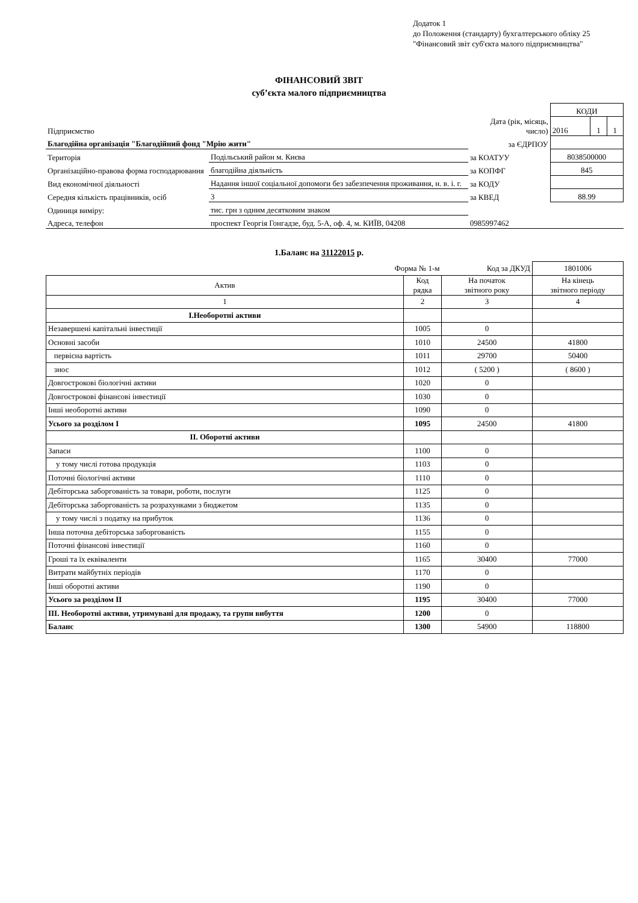Додаток 1
до Положення (стандарту) бухгалтерського обліку 25
"Фінансовий звіт суб'єкта малого підприємництва"
ФІНАНСОВИЙ ЗВІТ
суб’єкта малого підприємництва
| | | | | КОДИ | | |
| Підприємство | | | Дата (рік, місяць, число) | 2016 | 1 | 1 |
| Благодійна організація "Благодійний фонд "Мрію жити" | | | за ЄДРПОУ | | | |
| Територія | Подільський район м. Києва | | за КОАТУУ | 8038500000 | | |
| Організаційно-правова форма господарювання | | благодійна діяльність | за КОПФГ | 845 | | |
| Вид економічної діяльності | | Надання іншої соціальної допомоги без забезпечення проживання, н. в. і. г. | за КОДУ | | | |
| Середня кількість працівників, осіб | | 3 | за КВЕД | 88.99 | | |
| Одиниця виміру: | тис. грн з одним десятковим знаком | | | | | |
| Адреса, телефон | проспект Георгія Гонгадзе, буд. 5-А, оф. 4, м. КИЇВ, 04208 | | 0985997462 | | | |
1.Баланс на 31122015 р.
| Форма № 1-м | | Код за ДКУД | 1801006 |
| Актив | Код рядка | На початок звітного року | На кінець звітного періоду |
| 1 | 2 | 3 | 4 |
| I.Необоротні активи | | | |
| Незавершені капітальні інвестиції | 1005 | 0 | |
| Основні засоби | 1010 | 24500 | 41800 |
| первісна вартість | 1011 | 29700 | 50400 |
| знос | 1012 | ( 5200 ) | ( 8600 ) |
| Довгострокові біологічні активи | 1020 | 0 | |
| Довгострокові фінансові інвестиції | 1030 | 0 | |
| Інші необоротні активи | 1090 | 0 | |
| Усього за розділом I | 1095 | 24500 | 41800 |
| II. Оборотні активи | | | |
| Запаси | 1100 | 0 | |
| у тому числі готова продукція | 1103 | 0 | |
| Поточні біологічні активи | 1110 | 0 | |
| Дебіторська заборгованість за товари, роботи, послуги | 1125 | 0 | |
| Дебіторська заборгованість за розрахунками з бюджетом | 1135 | 0 | |
| у тому числі з податку на прибуток | 1136 | 0 | |
| Інша поточна дебіторська заборгованість | 1155 | 0 | |
| Поточні фінансові інвестиції | 1160 | 0 | |
| Гроші та їх еквіваленти | 1165 | 30400 | 77000 |
| Витрати майбутніх періодів | 1170 | 0 | |
| Інші оборотні активи | 1190 | 0 | |
| Усього за розділом II | 1195 | 30400 | 77000 |
| III. Необоротні активи, утримувані для продажу, та групи вибуття | 1200 | 0 | |
| Баланс | 1300 | 54900 | 118800 |